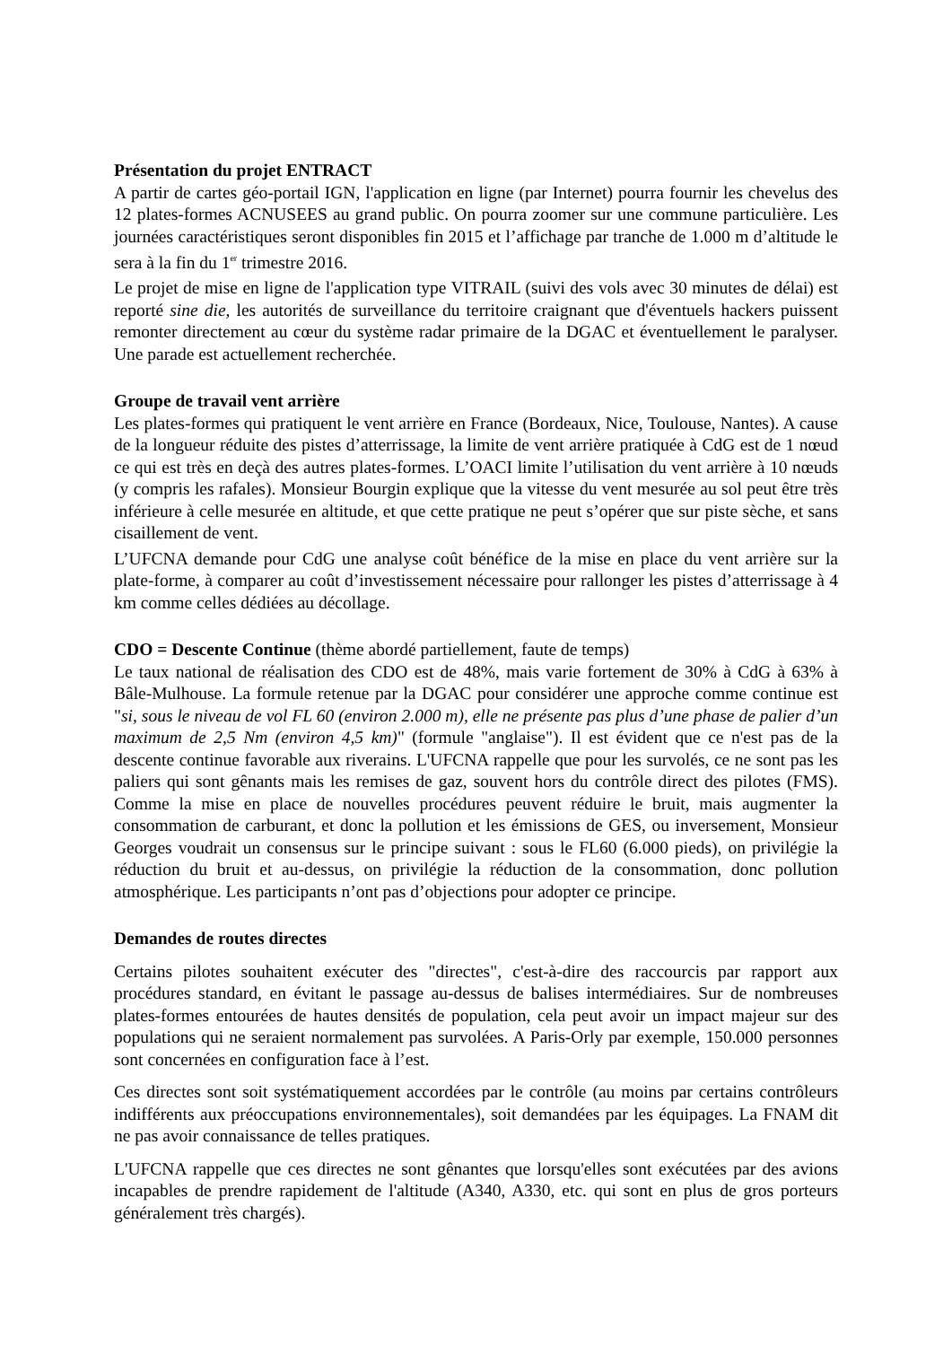Présentation du projet ENTRACT
A partir de cartes géo-portail IGN, l'application en ligne (par Internet) pourra fournir les chevelus des 12 plates-formes ACNUSEES au grand public. On pourra zoomer sur une commune particulière. Les journées caractéristiques seront disponibles fin 2015 et l’affichage par tranche de 1.000 m d’altitude le sera à la fin du 1<sup>er</sup> trimestre 2016.
Le projet de mise en ligne de l'application type VITRAIL (suivi des vols avec 30 minutes de délai) est reporté sine die, les autorités de surveillance du territoire craignant que d'éventuels hackers puissent remonter directement au cœur du système radar primaire de la DGAC et éventuellement le paralyser. Une parade est actuellement recherchée.
Groupe de travail vent arrière
Les plates-formes qui pratiquent le vent arrière en France (Bordeaux, Nice, Toulouse, Nantes). A cause de la longueur réduite des pistes d’atterrissage, la limite de vent arrière pratiquée à CdG est de 1 nœud ce qui est très en deçà des autres plates-formes. L’OACI limite l’utilisation du vent arrière à 10 nœuds (y compris les rafales). Monsieur Bourgin explique que la vitesse du vent mesurée au sol peut être très inférieure à celle mesurée en altitude, et que cette pratique ne peut s’opérer que sur piste sèche, et sans cisaillement de vent.
L’UFCNA demande pour CdG une analyse coût bénéfice de la mise en place du vent arrière sur la plate-forme, à comparer au coût d’investissement nécessaire pour rallonger les pistes d’atterrissage à 4 km comme celles dédiées au décollage.
CDO = Descente Continue (thème abordé partiellement, faute de temps)
Le taux national de réalisation des CDO est de 48%, mais varie fortement de 30% à CdG à 63% à Bâle-Mulhouse. La formule retenue par la DGAC pour considérer une approche comme continue est "si, sous le niveau de vol FL 60 (environ 2.000 m), elle ne présente pas plus d’une phase de palier d’un maximum de 2,5 Nm (environ 4,5 km)" (formule "anglaise"). Il est évident que ce n'est pas de la descente continue favorable aux riverains. L'UFCNA rappelle que pour les survolés, ce ne sont pas les paliers qui sont gênants mais les remises de gaz, souvent hors du contrôle direct des pilotes (FMS). Comme la mise en place de nouvelles procédures peuvent réduire le bruit, mais augmenter la consommation de carburant, et donc la pollution et les émissions de GES, ou inversement, Monsieur Georges voudrait un consensus sur le principe suivant : sous le FL60 (6.000 pieds), on privilégie la réduction du bruit et au-dessus, on privilégie la réduction de la consommation, donc pollution atmosphérique. Les participants n’ont pas d’objections pour adopter ce principe.
Demandes de routes directes
Certains pilotes souhaitent exécuter des "directes", c'est-à-dire des raccourcis par rapport aux procédures standard, en évitant le passage au-dessus de balises intermédiaires. Sur de nombreuses plates-formes entourées de hautes densités de population, cela peut avoir un impact majeur sur des populations qui ne seraient normalement pas survolées. A Paris-Orly par exemple, 150.000 personnes sont concernées en configuration face à l’est.
Ces directes sont soit systématiquement accordées par le contrôle (au moins par certains contrôleurs indifférents aux préoccupations environnementales), soit demandées par les équipages. La FNAM dit ne pas avoir connaissance de telles pratiques.
L'UFCNA rappelle que ces directes ne sont gênantes que lorsqu'elles sont exécutées par des avions incapables de prendre rapidement de l'altitude (A340, A330, etc. qui sont en plus de gros porteurs généralement très chargés).